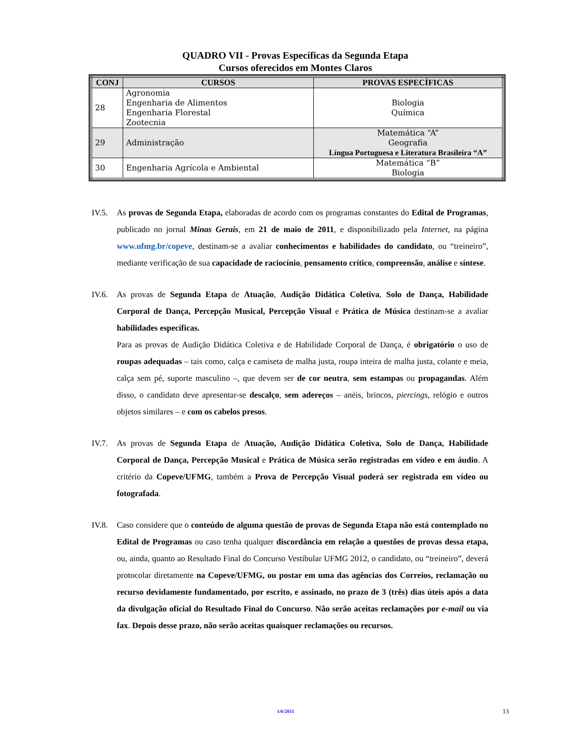QUADRO VII - Provas Específicas da Segunda Etapa
Cursos oferecidos em Montes Claros
| CONJ | CURSOS | PROVAS ESPECÍFICAS |
| --- | --- | --- |
| 28 | Agronomia Engenharia de Alimentos Engenharia Florestal Zootecnia | Biologia Química |
| 29 | Administração | Matemática “A” Geografia Língua Portuguesa e Literatura Brasileira “A” |
| 30 | Engenharia Agrícola e Ambiental | Matemática “B” Biologia |
IV.5. As provas de Segunda Etapa, elaboradas de acordo com os programas constantes do Edital de Programas, publicado no jornal Minas Gerais, em 21 de maio de 2011, e disponibilizado pela Internet, na página www.ufmg.br/copeve, destinam-se a avaliar conhecimentos e habilidades do candidato, ou “treineiro”, mediante verificação de sua capacidade de raciocínio, pensamento crítico, compreensão, análise e síntese.
IV.6. As provas de Segunda Etapa de Atuação, Audição Didática Coletiva, Solo de Dança, Habilidade Corporal de Dança, Percepção Musical, Percepção Visual e Prática de Música destinam-se a avaliar habilidades específicas.
Para as provas de Audição Didática Coletiva e de Habilidade Corporal de Dança, é obrigatório o uso de roupas adequadas – tais como, calça e camiseta de malha justa, roupa inteira de malha justa, colante e meia, calça sem pé, suporte masculino –, que devem ser de cor neutra, sem estampas ou propagandas. Além disso, o candidato deve apresentar-se descalço, sem adereços – anéis, brincos, piercings, relógio e outros objetos similares – e com os cabelos presos.
IV.7. As provas de Segunda Etapa de Atuação, Audição Didática Coletiva, Solo de Dança, Habilidade Corporal de Dança, Percepção Musical e Prática de Música serão registradas em vídeo e em áudio. A critério da Copeve/UFMG, também a Prova de Percepção Visual poderá ser registrada em vídeo ou fotografada.
IV.8. Caso considere que o conteúdo de alguma questão de provas de Segunda Etapa não está contemplado no Edital de Programas ou caso tenha qualquer discordância em relação a questões de provas dessa etapa, ou, ainda, quanto ao Resultado Final do Concurso Vestibular UFMG 2012, o candidato, ou “treineiro”, deverá protocolar diretamente na Copeve/UFMG, ou postar em uma das agências dos Correios, reclamação ou recurso devidamente fundamentado, por escrito, e assinado, no prazo de 3 (três) dias úteis após a data da divulgação oficial do Resultado Final do Concurso. Não serão aceitas reclamações por e-mail ou via fax. Depois desse prazo, não serão aceitas quaisquer reclamações ou recursos.
1/6/2011 13